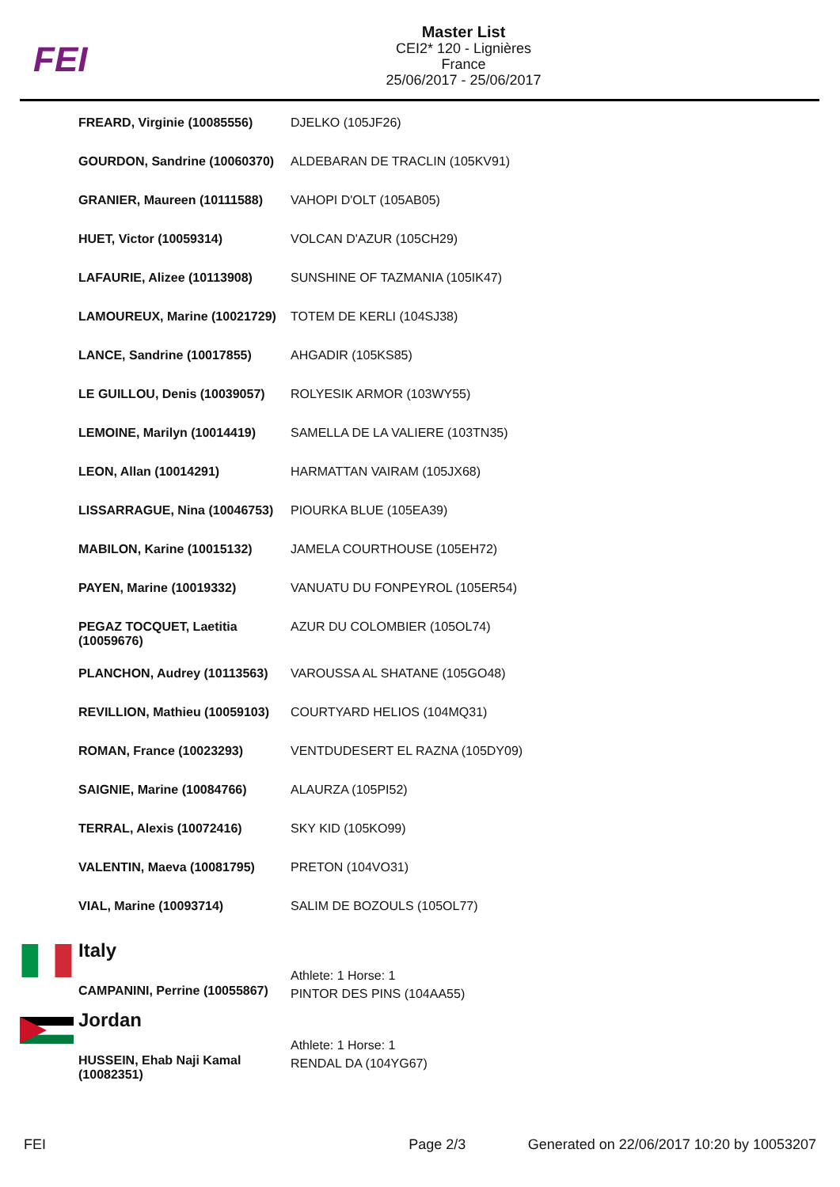FEI
Master List
CEI2* 120 - Lignières
France
25/06/2017 - 25/06/2017
| FREARD, Virginie (10085556) | DJELKO (105JF26) |
| GOURDON, Sandrine (10060370) | ALDEBARAN DE TRACLIN (105KV91) |
| GRANIER, Maureen (10111588) | VAHOPI D'OLT (105AB05) |
| HUET, Victor (10059314) | VOLCAN D'AZUR (105CH29) |
| LAFAURIE, Alizee (10113908) | SUNSHINE OF TAZMANIA (105IK47) |
| LAMOUREUX, Marine (10021729) | TOTEM DE KERLI (104SJ38) |
| LANCE, Sandrine (10017855) | AHGADIR (105KS85) |
| LE GUILLOU, Denis (10039057) | ROLYESIK ARMOR (103WY55) |
| LEMOINE, Marilyn (10014419) | SAMELLA DE LA VALIERE (103TN35) |
| LEON, Allan (10014291) | HARMATTAN VAIRAM (105JX68) |
| LISSARRAGUE, Nina (10046753) | PIOURKA BLUE (105EA39) |
| MABILON, Karine (10015132) | JAMELA COURTHOUSE (105EH72) |
| PAYEN, Marine (10019332) | VANUATU DU FONPEYROL (105ER54) |
| PEGAZ TOCQUET, Laetitia (10059676) | AZUR DU COLOMBIER (105OL74) |
| PLANCHON, Audrey (10113563) | VAROUSSA AL SHATANE (105GO48) |
| REVILLION, Mathieu (10059103) | COURTYARD HELIOS (104MQ31) |
| ROMAN, France (10023293) | VENTDUDESERT EL RAZNA (105DY09) |
| SAIGNIE, Marine (10084766) | ALAURZA (105PI52) |
| TERRAL, Alexis (10072416) | SKY KID (105KO99) |
| VALENTIN, Maeva (10081795) | PRETON (104VO31) |
| VIAL, Marine (10093714) | SALIM DE BOZOULS (105OL77) |
Italy
| CAMPANINI, Perrine (10055867) | Athlete: 1 Horse: 1 PINTOR DES PINS (104AA55) |
Jordan
| HUSSEIN, Ehab Naji Kamal (10082351) | Athlete: 1 Horse: 1 RENDAL DA (104YG67) |
FEI Page 2/3 Generated on 22/06/2017 10:20 by 10053207